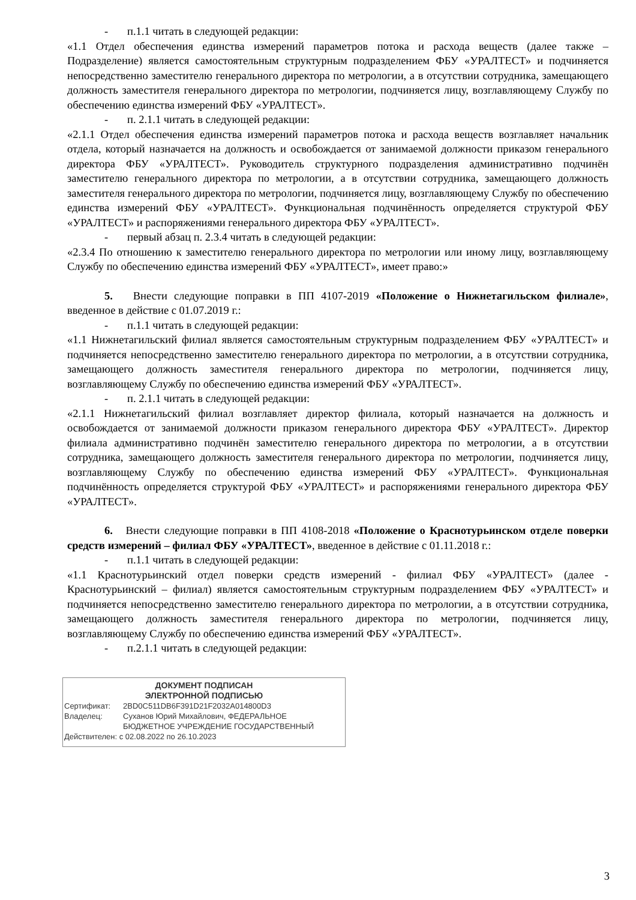- п.1.1 читать в следующей редакции:
«1.1 Отдел обеспечения единства измерений параметров потока и расхода веществ (далее также – Подразделение) является самостоятельным структурным подразделением ФБУ «УРАЛТЕСТ» и подчиняется непосредственно заместителю генерального директора по метрологии, а в отсутствии сотрудника, замещающего должность заместителя генерального директора по метрологии, подчиняется лицу, возглавляющему Службу по обеспечению единства измерений ФБУ «УРАЛТЕСТ».
- п. 2.1.1 читать в следующей редакции:
«2.1.1 Отдел обеспечения единства измерений параметров потока и расхода веществ возглавляет начальник отдела, который назначается на должность и освобождается от занимаемой должности приказом генерального директора ФБУ «УРАЛТЕСТ». Руководитель структурного подразделения административно подчинён заместителю генерального директора по метрологии, а в отсутствии сотрудника, замещающего должность заместителя генерального директора по метрологии, подчиняется лицу, возглавляющему Службу по обеспечению единства измерений ФБУ «УРАЛТЕСТ». Функциональная подчинённость определяется структурой ФБУ «УРАЛТЕСТ» и распоряжениями генерального директора ФБУ «УРАЛТЕСТ».
- первый абзац п. 2.3.4 читать в следующей редакции:
«2.3.4 По отношению к заместителю генерального директора по метрологии или иному лицу, возглавляющему Службу по обеспечению единства измерений ФБУ «УРАЛТЕСТ», имеет право:»
5. Внести следующие поправки в ПП 4107-2019 «Положение о Нижнетагильском филиале», введенное в действие с 01.07.2019 г.:
- п.1.1 читать в следующей редакции:
«1.1 Нижнетагильский филиал является самостоятельным структурным подразделением ФБУ «УРАЛТЕСТ» и подчиняется непосредственно заместителю генерального директора по метрологии, а в отсутствии сотрудника, замещающего должность заместителя генерального директора по метрологии, подчиняется лицу, возглавляющему Службу по обеспечению единства измерений ФБУ «УРАЛТЕСТ».
- п. 2.1.1 читать в следующей редакции:
«2.1.1 Нижнетагильский филиал возглавляет директор филиала, который назначается на должность и освобождается от занимаемой должности приказом генерального директора ФБУ «УРАЛТЕСТ». Директор филиала административно подчинён заместителю генерального директора по метрологии, а в отсутствии сотрудника, замещающего должность заместителя генерального директора по метрологии, подчиняется лицу, возглавляющему Службу по обеспечению единства измерений ФБУ «УРАЛТЕСТ». Функциональная подчинённость определяется структурой ФБУ «УРАЛТЕСТ» и распоряжениями генерального директора ФБУ «УРАЛТЕСТ».
6. Внести следующие поправки в ПП 4108-2018 «Положение о Краснотурьинском отделе поверки средств измерений – филиал ФБУ «УРАЛТЕСТ», введенное в действие с 01.11.2018 г.:
- п.1.1 читать в следующей редакции:
«1.1 Краснотурьинский отдел поверки средств измерений - филиал ФБУ «УРАЛТЕСТ» (далее - Краснотурьинский – филиал) является самостоятельным структурным подразделением ФБУ «УРАЛТЕСТ» и подчиняется непосредственно заместителю генерального директора по метрологии, а в отсутствии сотрудника, замещающего должность заместителя генерального директора по метрологии, подчиняется лицу, возглавляющему Службу по обеспечению единства измерений ФБУ «УРАЛТЕСТ».
- п.2.1.1 читать в следующей редакции:
ДОКУМЕНТ ПОДПИСАН
ЭЛЕКТРОННОЙ ПОДПИСЬЮ
Сертификат: 2BD0C511DB6F391D21F2032A014800D3
Владелец: Суханов Юрий Михайлович, ФЕДЕРАЛЬНОЕ
БЮДЖЕТНОЕ УЧРЕЖДЕНИЕ ГОСУДАРСТВЕННЫЙ
Действителен: с 02.08.2022 по 26.10.2023
3